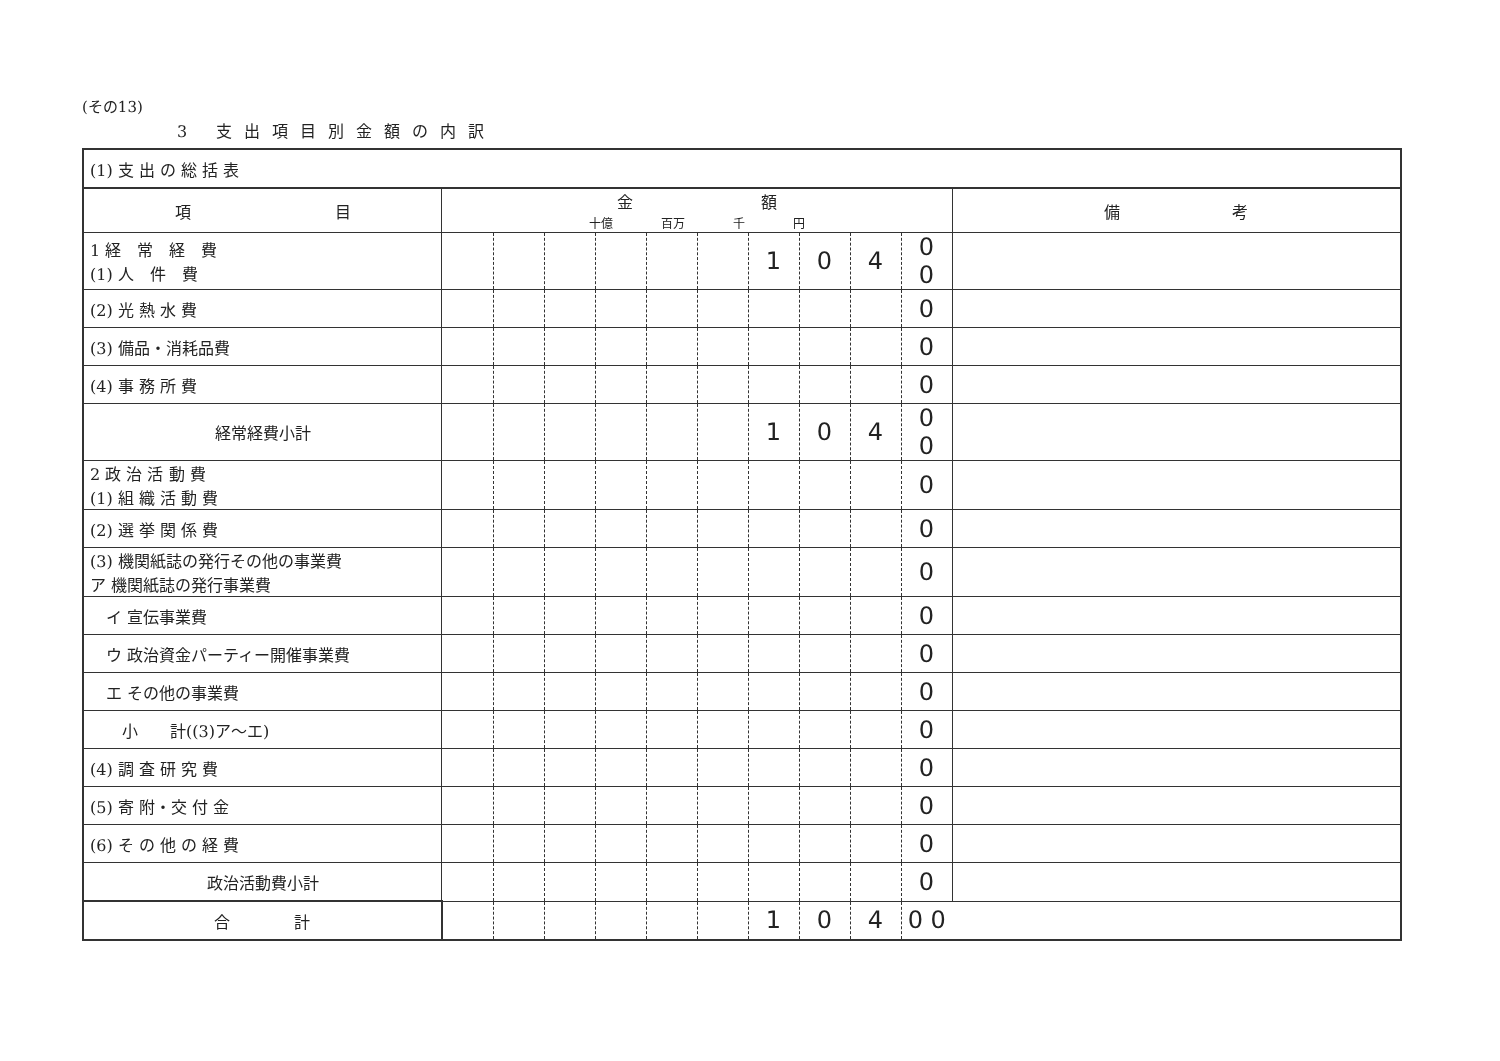(その13)
3 支出項目別金額の内訳
| (1) 支 出 の 総 括 表 | | | | | | | | | | | |
| 項 目 | 金 額 十億 百万 千 円 | | | | | | | | | | 備 考 |
| 1 経 常 経 費 (1) 人 件 費 | | | | | | | 1 | 0 | 4 | 0 0 | |
| (2) 光 熱 水 費 | | | | | | | | | | 0 | |
| (3) 備品・消耗品費 | | | | | | | | | | 0 | |
| (4) 事 務 所 費 | | | | | | | | | | 0 | |
| 経常経費小計 | | | | | | | 1 | 0 | 4 | 0 0 | |
| 2 政 治 活 動 費 (1) 組 織 活 動 費 | | | | | | | | | | 0 | |
| (2) 選 挙 関 係 費 | | | | | | | | | | 0 | |
| (3) 機関紙誌の発行その他の事業費 ア 機関紙誌の発行事業費 | | | | | | | | | | 0 | |
| イ 宣伝事業費 | | | | | | | | | | 0 | |
| ウ 政治資金パーティー開催事業費 | | | | | | | | | | 0 | |
| エ その他の事業費 | | | | | | | | | | 0 | |
| 小 計((3)ア～エ) | | | | | | | | | | 0 | |
| (4) 調 査 研 究 費 | | | | | | | | | | 0 | |
| (5) 寄 附・交 付 金 | | | | | | | | | | 0 | |
| (6) そ の 他 の 経 費 | | | | | | | | | | 0 | |
| 政治活動費小計 | | | | | | | | | | 0 | |
| 合 計 | | | | | | | 1 | 0 | 4 | 0 0 | |